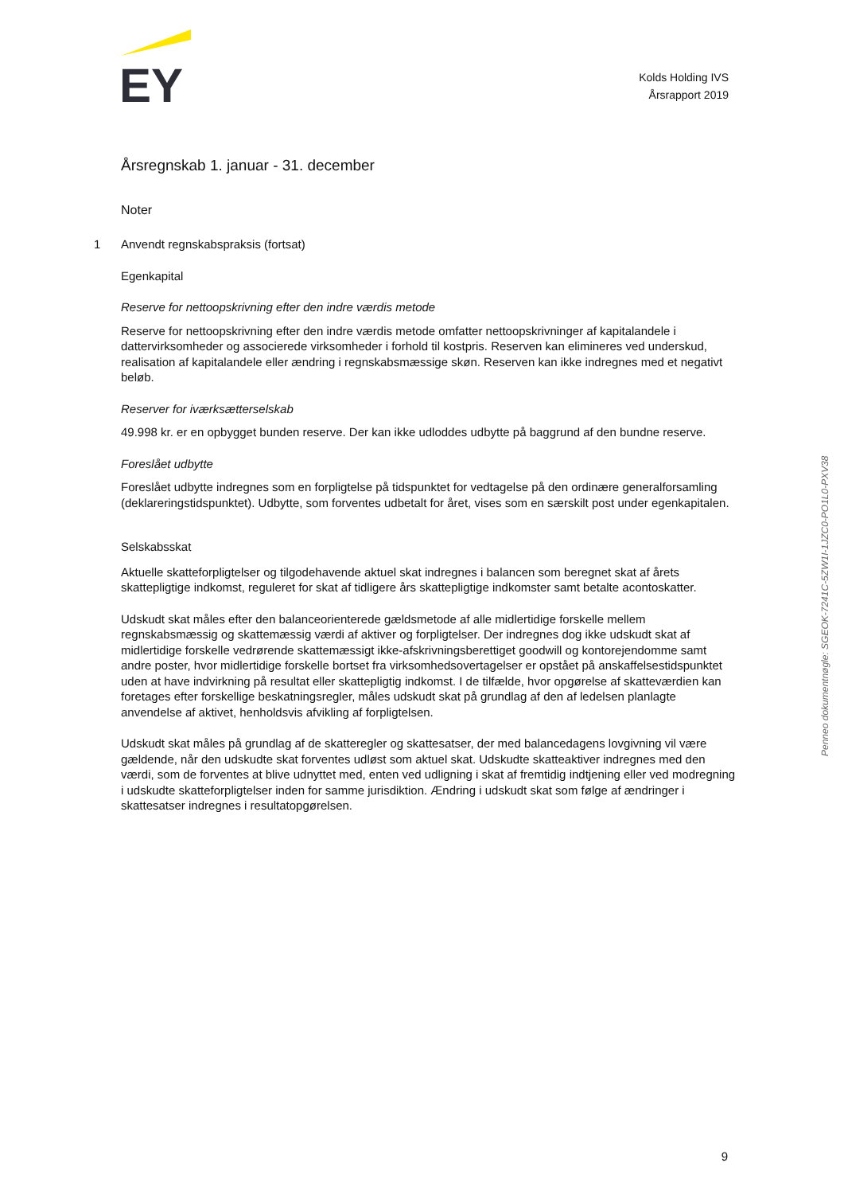EY
Kolds Holding IVS
Årsrapport 2019
Årsregnskab 1. januar - 31. december
Noter
1 Anvendt regnskabspraksis (fortsat)
Egenkapital
Reserve for nettoopskrivning efter den indre værdis metode
Reserve for nettoopskrivning efter den indre værdis metode omfatter nettoopskrivninger af kapitalandele i dattervirksomheder og associerede virksomheder i forhold til kostpris. Reserven kan elimineres ved underskud, realisation af kapitalandele eller ændring i regnskabsmæssige skøn. Reserven kan ikke indregnes med et negativt beløb.
Reserver for iværksætterselskab
49.998 kr. er en opbygget bunden reserve. Der kan ikke udloddes udbytte på baggrund af den bundne reserve.
Foreslået udbytte
Foreslået udbytte indregnes som en forpligtelse på tidspunktet for vedtagelse på den ordinære generalforsamling (deklareringstidspunktet). Udbytte, som forventes udbetalt for året, vises som en særskilt post under egenkapitalen.
Selskabsskat
Aktuelle skatteforpligtelser og tilgodehavende aktuel skat indregnes i balancen som beregnet skat af årets skattepligtige indkomst, reguleret for skat af tidligere års skattepligtige indkomster samt betalte acontoskatter.
Udskudt skat måles efter den balanceorienterede gældsmetode af alle midlertidige forskelle mellem regnskabsmæssig og skattemæssig værdi af aktiver og forpligtelser. Der indregnes dog ikke udskudt skat af midlertidige forskelle vedrørende skattemæssigt ikke-afskrivningsberettiget goodwill og kontorejendomme samt andre poster, hvor midlertidige forskelle bortset fra virksomhedsovertagelser er opstået på anskaffelsestidspunktet uden at have indvirkning på resultat eller skattepligtig indkomst. I de tilfælde, hvor opgørelse af skatteværdien kan foretages efter forskellige beskatningsregler, måles udskudt skat på grundlag af den af ledelsen planlagte anvendelse af aktivet, henholdsvis afvikling af forpligtelsen.
Udskudt skat måles på grundlag af de skatteregler og skattesatser, der med balancedagens lovgivning vil være gældende, når den udskudte skat forventes udløst som aktuel skat. Udskudte skatteaktiver indregnes med den værdi, som de forventes at blive udnyttet med, enten ved udligning i skat af fremtidig indtjening eller ved modregning i udskudte skatteforpligtelser inden for samme jurisdiktion. Ændring i udskudt skat som følge af ændringer i skattesatser indregnes i resultatopgørelsen.
Penneo dokumentnøgle: SGEOK-7241C-5ZW1I-1JZC0-PO1L0-PXV38
9